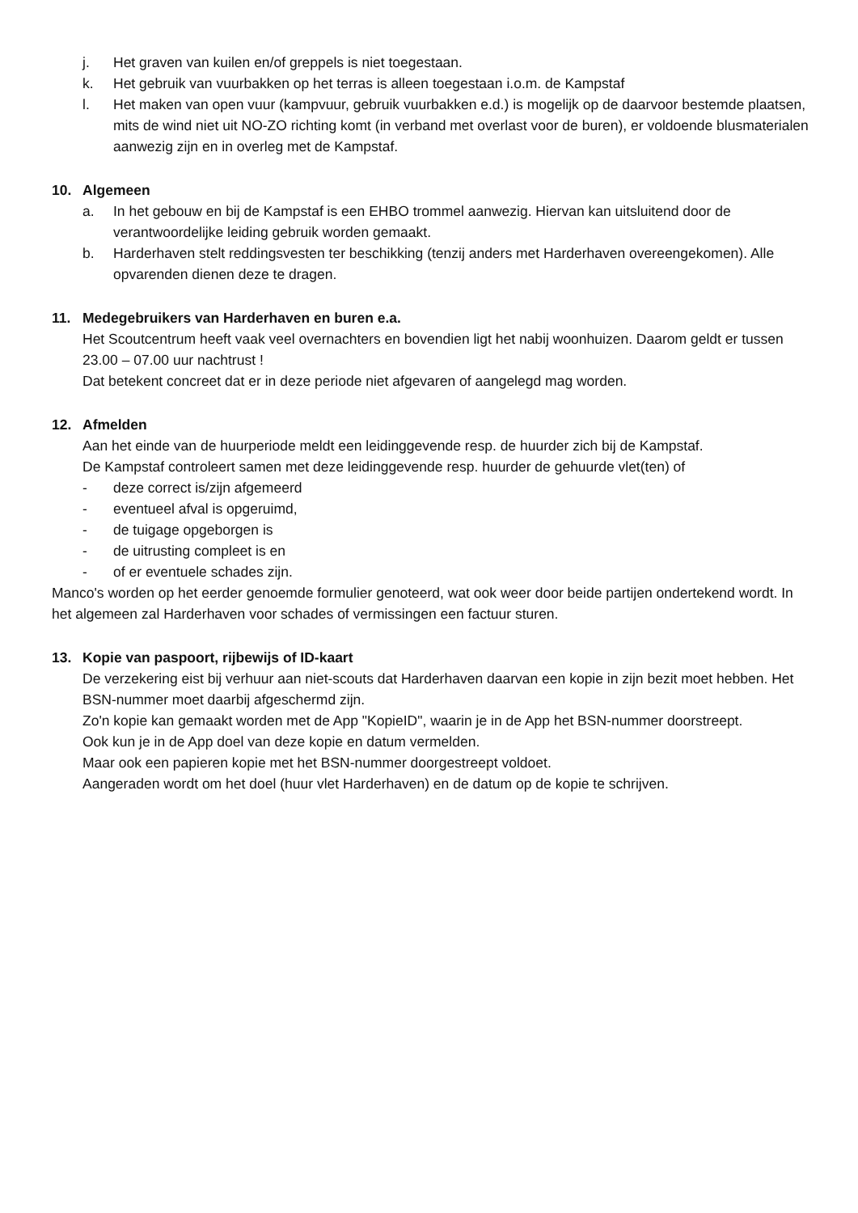j. Het graven van kuilen en/of greppels is niet toegestaan.
k. Het gebruik van vuurbakken op het terras is alleen toegestaan i.o.m. de Kampstaf
l. Het maken van open vuur (kampvuur, gebruik vuurbakken e.d.) is mogelijk op de daarvoor bestemde plaatsen, mits de wind niet uit NO-ZO richting komt (in verband met overlast voor de buren), er voldoende blusmaterialen aanwezig zijn en in overleg met de Kampstaf.
10. Algemeen
a. In het gebouw en bij de Kampstaf is een EHBO trommel aanwezig. Hiervan kan uitsluitend door de verantwoordelijke leiding gebruik worden gemaakt.
b. Harderhaven stelt reddingsvesten ter beschikking (tenzij anders met Harderhaven overeengekomen). Alle opvarenden dienen deze te dragen.
11. Medegebruikers van Harderhaven en buren e.a.
Het Scoutcentrum heeft vaak veel overnachters en bovendien ligt het nabij woonhuizen. Daarom geldt er tussen 23.00 – 07.00 uur nachtrust !
Dat betekent concreet dat er in deze periode niet afgevaren of aangelegd mag worden.
12. Afmelden
Aan het einde van de huurperiode meldt een leidinggevende resp. de huurder zich bij de Kampstaf.
De Kampstaf controleert samen met deze leidinggevende resp. huurder de gehuurde vlet(ten) of
- deze correct is/zijn afgemeerd
- eventueel afval is opgeruimd,
- de tuigage opgeborgen is
- de uitrusting compleet is en
- of er eventuele schades zijn.
Manco's worden op het eerder genoemde formulier genoteerd, wat ook weer door beide partijen ondertekend wordt. In het algemeen zal Harderhaven voor schades of vermissingen een factuur sturen.
13. Kopie van paspoort, rijbewijs of ID-kaart
De verzekering eist bij verhuur aan niet-scouts dat Harderhaven daarvan een kopie in zijn bezit moet hebben. Het BSN-nummer moet daarbij afgeschermd zijn.
Zo'n kopie kan gemaakt worden met de App "KopieID", waarin je in de App het BSN-nummer doorstreept.
Ook kun je in de App doel van deze kopie en datum vermelden.
Maar ook een papieren kopie met het BSN-nummer doorgestreept voldoet.
Aangeraden wordt om het doel (huur vlet Harderhaven) en de datum op de kopie te schrijven.